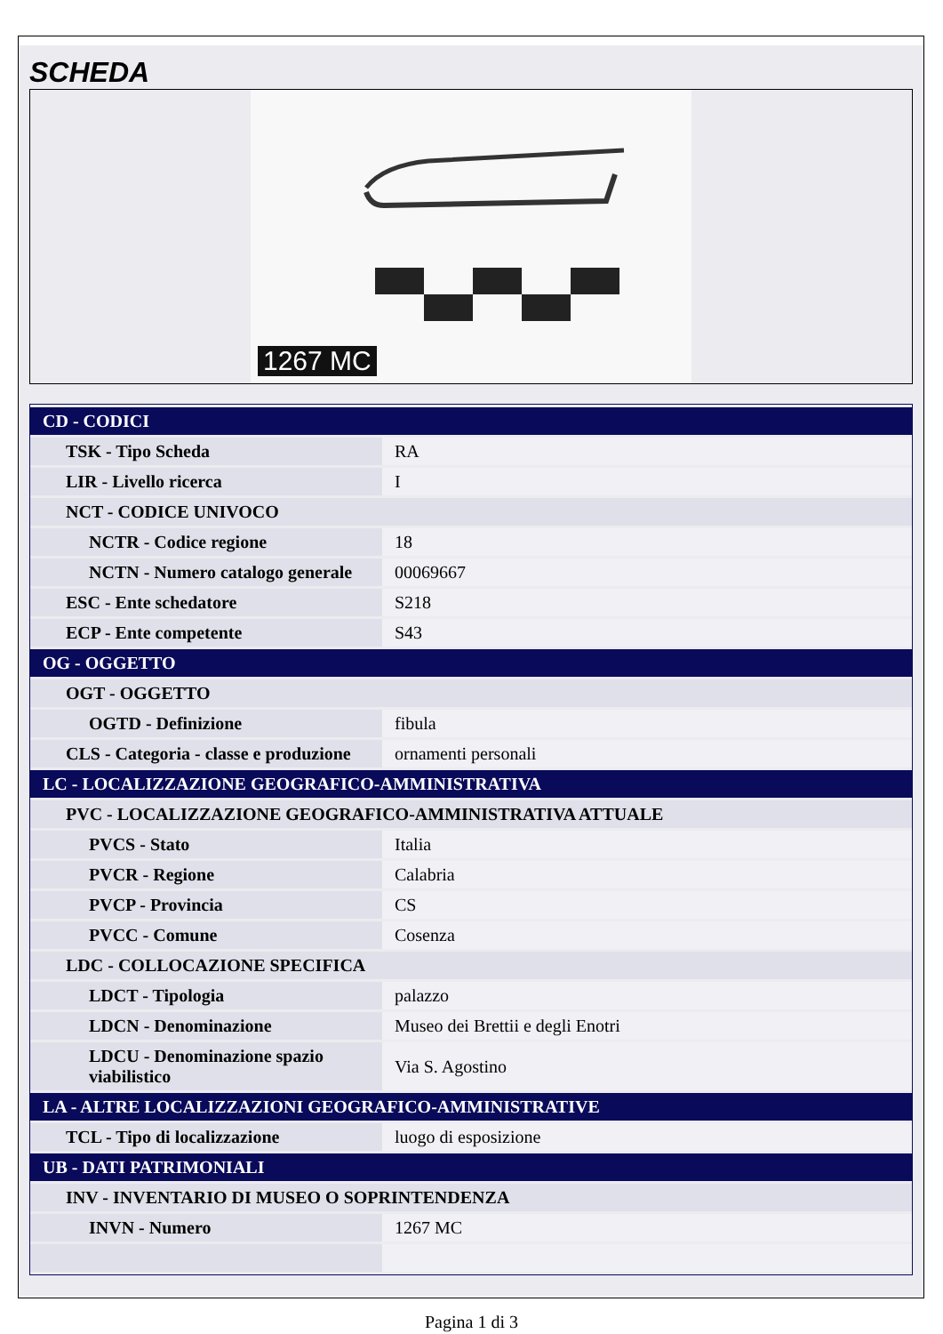SCHEDA
1267 MC
| CD - CODICI | |
| TSK - Tipo Scheda | RA |
| LIR - Livello ricerca | I |
| NCT - CODICE UNIVOCO | |
| NCTR - Codice regione | 18 |
| NCTN - Numero catalogo generale | 00069667 |
| ESC - Ente schedatore | S218 |
| ECP - Ente competente | S43 |
| OG - OGGETTO | |
| OGT - OGGETTO | |
| OGTD - Definizione | fibula |
| CLS - Categoria - classe e produzione | ornamenti personali |
| LC - LOCALIZZAZIONE GEOGRAFICO-AMMINISTRATIVA | |
| PVC - LOCALIZZAZIONE GEOGRAFICO-AMMINISTRATIVA ATTUALE | |
| PVCS - Stato | Italia |
| PVCR - Regione | Calabria |
| PVCP - Provincia | CS |
| PVCC - Comune | Cosenza |
| LDC - COLLOCAZIONE SPECIFICA | |
| LDCT - Tipologia | palazzo |
| LDCN - Denominazione | Museo dei Brettii e degli Enotri |
| LDCU - Denominazione spazio viabilistico | Via S. Agostino |
| LA - ALTRE LOCALIZZAZIONI GEOGRAFICO-AMMINISTRATIVE | |
| TCL - Tipo di localizzazione | luogo di esposizione |
| UB - DATI PATRIMONIALI | |
| INV - INVENTARIO DI MUSEO O SOPRINTENDENZA | |
| INVN - Numero | 1267 MC |
Pagina 1 di 3